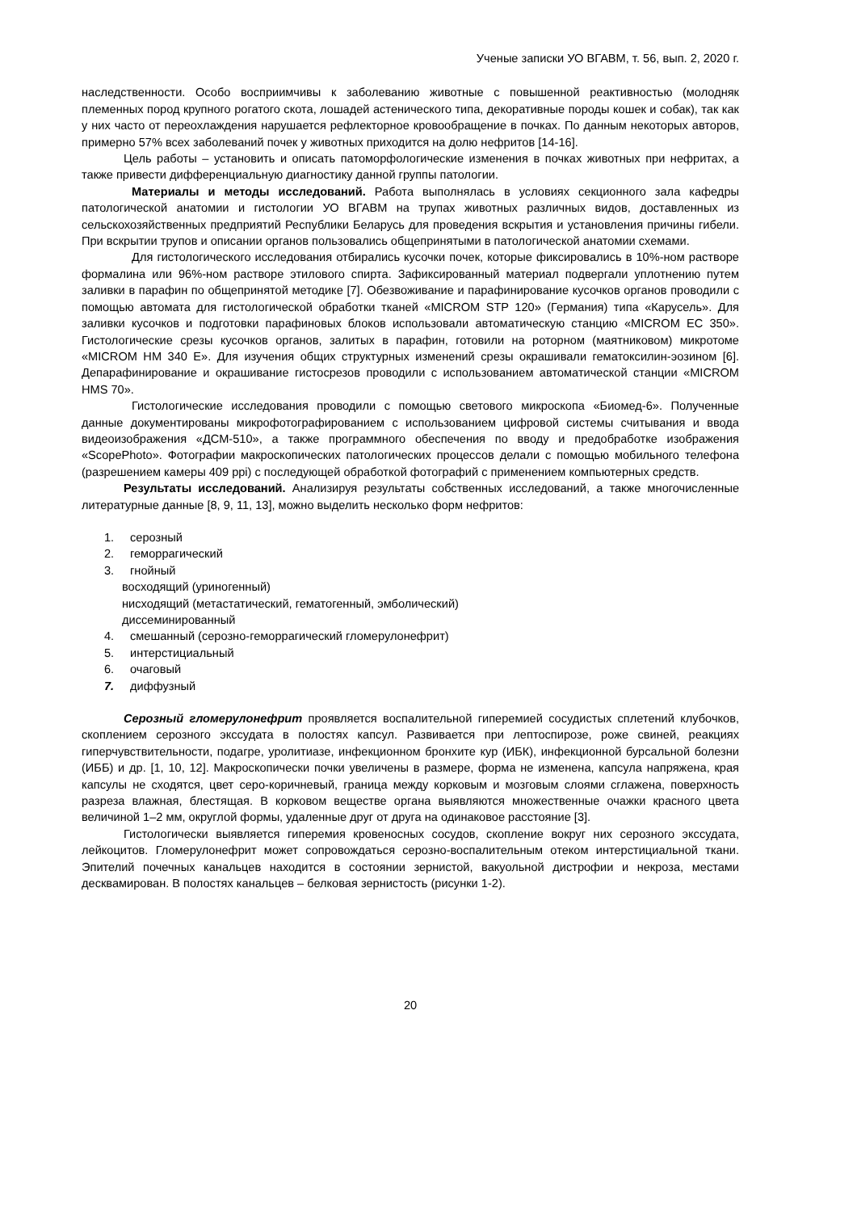Ученые записки УО ВГАВМ, т. 56, вып. 2, 2020 г.
наследственности. Особо восприимчивы к заболеванию животные с повышенной реактивностью (молодняк племенных пород крупного рогатого скота, лошадей астенического типа, декоративные породы кошек и собак), так как у них часто от переохлаждения нарушается рефлекторное кровообращение в почках. По данным некоторых авторов, примерно 57% всех заболеваний почек у животных приходится на долю нефритов [14-16].
Цель работы – установить и описать патоморфологические изменения в почках животных при нефритах, а также привести дифференциальную диагностику данной группы патологии.
Материалы и методы исследований. Работа выполнялась в условиях секционного зала кафедры патологической анатомии и гистологии УО ВГАВМ на трупах животных различных видов, доставленных из сельскохозяйственных предприятий Республики Беларусь для проведения вскрытия и установления причины гибели. При вскрытии трупов и описании органов пользовались общепринятыми в патологической анатомии схемами.
Для гистологического исследования отбирались кусочки почек, которые фиксировались в 10%-ном растворе формалина или 96%-ном растворе этилового спирта. Зафиксированный материал подвергали уплотнению путем заливки в парафин по общепринятой методике [7]. Обезвоживание и парафинирование кусочков органов проводили с помощью автомата для гистологической обработки тканей «MICROM STP 120» (Германия) типа «Карусель». Для заливки кусочков и подготовки парафиновых блоков использовали автоматическую станцию «MICROM EC 350». Гистологические срезы кусочков органов, залитых в парафин, готовили на роторном (маятниковом) микротоме «MICROM HM 340 E». Для изучения общих структурных изменений срезы окрашивали гематоксилин-эозином [6]. Депарафинирование и окрашивание гистосрезов проводили с использованием автоматической станции «MICROM HMS 70».
Гистологические исследования проводили с помощью светового микроскопа «Биомед-6». Полученные данные документированы микрофотографированием с использованием цифровой системы считывания и ввода видеоизображения «ДСМ-510», а также программного обеспечения по вводу и предобработке изображения «ScopePhoto». Фотографии макроскопических патологических процессов делали с помощью мобильного телефона (разрешением камеры 409 ppi) с последующей обработкой фотографий с применением компьютерных средств.
Результаты исследований. Анализируя результаты собственных исследований, а также многочисленные литературные данные [8, 9, 11, 13], можно выделить несколько форм нефритов:
1. серозный
2. геморрагический
3. гнойный
восходящий (уриногенный)
нисходящий (метастатический, гематогенный, эмболический)
диссеминированный
4. смешанный (серозно-геморрагический гломерулонефрит)
5. интерстициальный
6. очаговый
7. диффузный
Серозный гломерулонефрит проявляется воспалительной гиперемией сосудистых сплетений клубочков, скоплением серозного экссудата в полостях капсул. Развивается при лептоспирозе, роже свиней, реакциях гиперчувствительности, подагре, уролитиазе, инфекционном бронхите кур (ИБК), инфекционной бурсальной болезни (ИББ) и др. [1, 10, 12]. Макроскопически почки увеличены в размере, форма не изменена, капсула напряжена, края капсулы не сходятся, цвет серо-коричневый, граница между корковым и мозговым слоями сглажена, поверхность разреза влажная, блестящая. В корковом веществе органа выявляются множественные очажки красного цвета величиной 1–2 мм, округлой формы, удаленные друг от друга на одинаковое расстояние [3].
Гистологически выявляется гиперемия кровеносных сосудов, скопление вокруг них серозного экссудата, лейкоцитов. Гломерулонефрит может сопровождаться серозно-воспалительным отеком интерстициальной ткани. Эпителий почечных канальцев находится в состоянии зернистой, вакуольной дистрофии и некроза, местами десквамирован. В полостях канальцев – белковая зернистость (рисунки 1-2).
20